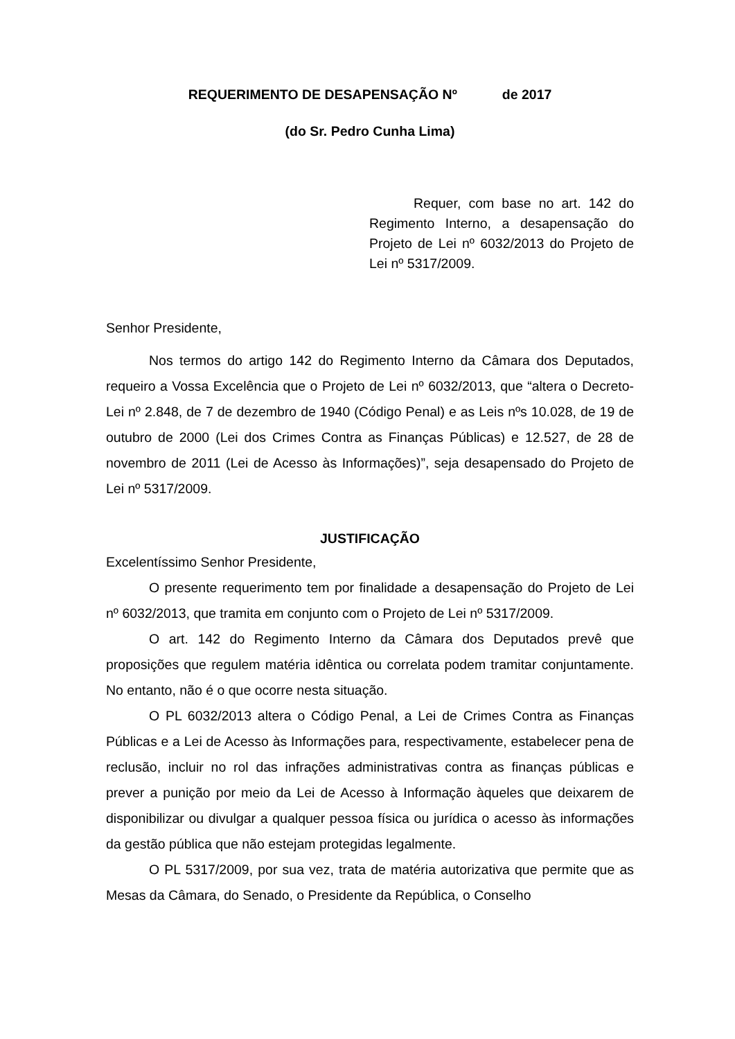REQUERIMENTO DE DESAPENSAÇÃO Nº de 2017
(do Sr. Pedro Cunha Lima)
Requer, com base no art. 142 do Regimento Interno, a desapensação do Projeto de Lei nº 6032/2013 do Projeto de Lei nº 5317/2009.
Senhor Presidente,
Nos termos do artigo 142 do Regimento Interno da Câmara dos Deputados, requeiro a Vossa Excelência que o Projeto de Lei nº 6032/2013, que “altera o Decreto-Lei nº 2.848, de 7 de dezembro de 1940 (Código Penal) e as Leis nºs 10.028, de 19 de outubro de 2000 (Lei dos Crimes Contra as Finanças Públicas) e 12.527, de 28 de novembro de 2011 (Lei de Acesso às Informações)”, seja desapensado do Projeto de Lei nº 5317/2009.
JUSTIFICAÇÃO
Excelentíssimo Senhor Presidente,
O presente requerimento tem por finalidade a desapensação do Projeto de Lei nº 6032/2013, que tramita em conjunto com o Projeto de Lei nº 5317/2009.
O art. 142 do Regimento Interno da Câmara dos Deputados prevê que proposições que regulem matéria idêntica ou correlata podem tramitar conjuntamente. No entanto, não é o que ocorre nesta situação.
O PL 6032/2013 altera o Código Penal, a Lei de Crimes Contra as Finanças Públicas e a Lei de Acesso às Informações para, respectivamente, estabelecer pena de reclusão, incluir no rol das infrações administrativas contra as finanças públicas e prever a punição por meio da Lei de Acesso à Informação àqueles que deixarem de disponibilizar ou divulgar a qualquer pessoa física ou jurídica o acesso às informações da gestão pública que não estejam protegidas legalmente.
O PL 5317/2009, por sua vez, trata de matéria autorizativa que permite que as Mesas da Câmara, do Senado, o Presidente da República, o Conselho